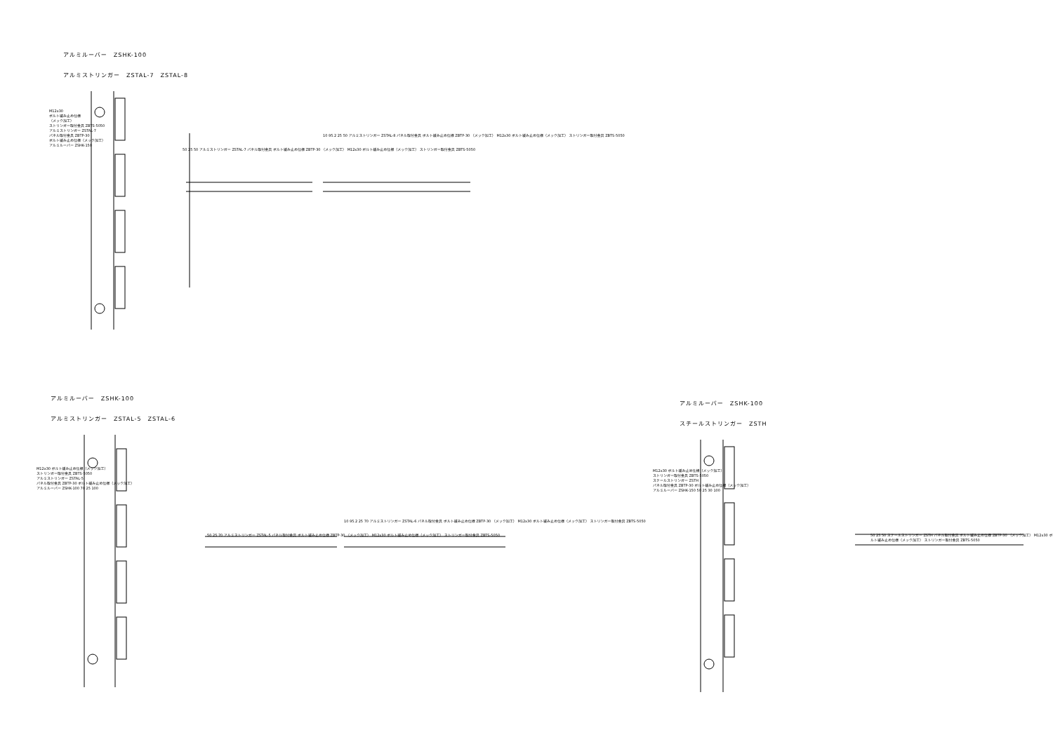アルミルーバー　ZSHK-100
アルミストリンガー　ZSTAL-7　ZSTAL-8
M12x30
ボルト緩み止め仕様
（メック加工）
ストリンガー取付金具 ZBTS-5050
アルミストリンガー ZSTAL-7
パネル取付金具 ZBTP-30
ボルト緩み止め仕様（メック加工）
アルミルーバー ZSHK-150
50 25 50 アルミストリンガー ZSTAL-7 パネル取付金具 ボルト緩み止め仕様 ZBTP-30 （メック加工） M12x30 ボルト緩み止め仕様（メック加工） ストリンガー取付金具 ZBTS-5050
10 95.2 25 50 アルミストリンガー ZSTAL-8 パネル取付金具 ボルト緩み止め仕様 ZBTP-30 （メック加工） M12x30 ボルト緩み止め仕様（メック加工） ストリンガー取付金具 ZBTS-5050
アルミルーバー　ZSHK-100
アルミストリンガー　ZSTAL-5　ZSTAL-6
M12x30 ボルト緩み止め仕様（メック加工）
ストリンガー取付金具 ZBTS-5050
アルミストリンガー ZSTAL-5
パネル取付金具 ZBTP-30 ボルト緩み止め仕様（メック加工）
アルミルーバー ZSHK-100 70 25 100
50 25 70 アルミストリンガー ZSTAL-5 パネル取付金具 ボルト緩み止め仕様 ZBTP-30 （メック加工） M12x30 ボルト緩み止め仕様（メック加工） ストリンガー取付金具 ZBTS-5050
10 95.2 25 70 アルミストリンガー ZSTAL-6 パネル取付金具 ボルト緩み止め仕様 ZBTP-30 （メック加工） M12x30 ボルト緩み止め仕様（メック加工） ストリンガー取付金具 ZBTS-5050
アルミルーバー　ZSHK-100
スチールストリンガー　ZSTH
M12x30 ボルト緩み止め仕様（メック加工）
ストリンガー取付金具 ZBTS-5050
スチールストリンガー ZSTH
パネル取付金具 ZBTP-30 ボルト緩み止め仕様（メック加工）
アルミルーバー ZSHK-150 50 25 30 100
50 25 50 スチールストリンガー ZSTH パネル取付金具 ボルト緩み止め仕様 ZBTP-30 （メック加工） M12x30 ボルト緩み止め仕様（メック加工） ストリンガー取付金具 ZBTS-5050